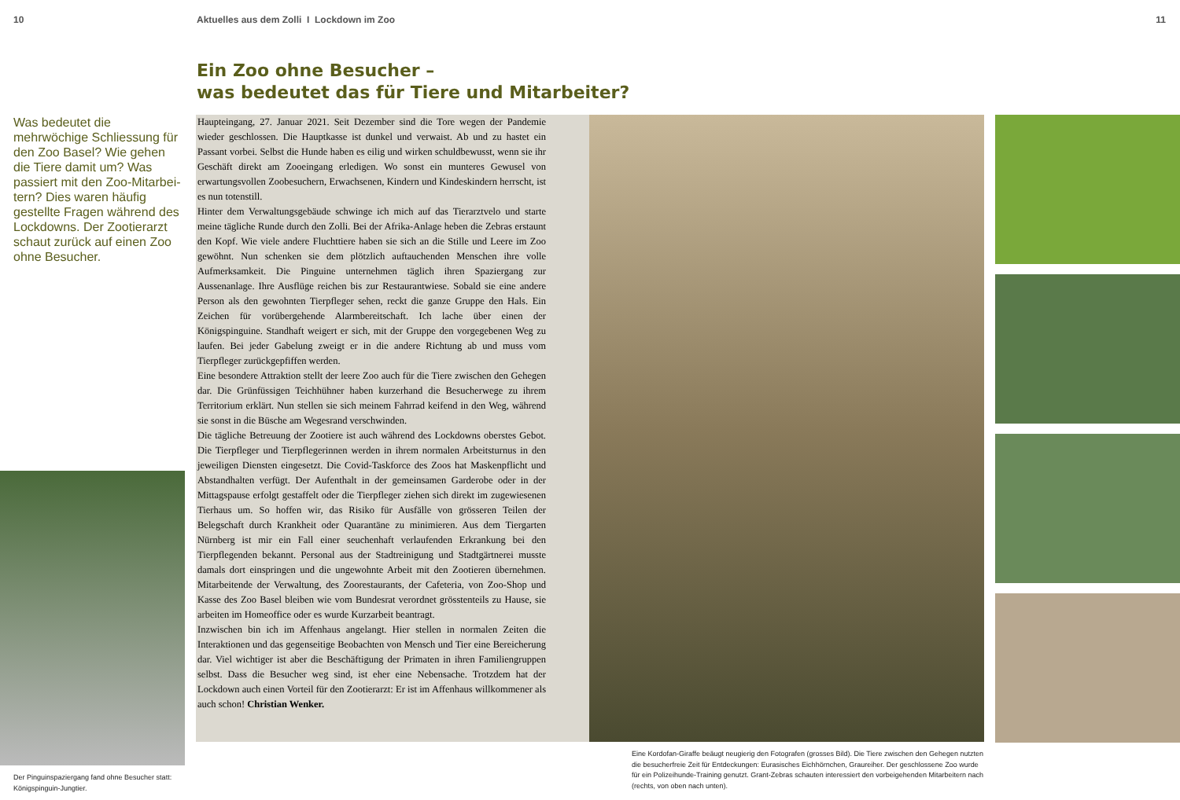10 Aktuelles aus dem Zolli I Lockdown im Zoo 11
Ein Zoo ohne Besucher –
was bedeutet das für Tiere und Mitarbeiter?
Was bedeutet die mehrwöchige Schliessung für den Zoo Basel? Wie gehen die Tiere damit um? Was passiert mit den Zoo-Mitarbei­tern? Dies waren häufig gestellte Fragen während des Lockdowns. Der Zootierarzt schaut zurück auf einen Zoo ohne Besucher.
Der Pinguinspaziergang fand ohne Besucher statt: Königspinguin-Jungtier.
Haupteingang, 27. Januar 2021. Seit Dezember sind die Tore wegen der Pandemie wieder geschlossen. Die Hauptkasse ist dunkel und verwaist. Ab und zu hastet ein Passant vorbei. Selbst die Hunde haben es eilig und wirken schuldbewusst, wenn sie ihr Geschäft direkt am Zooeingang erledigen. Wo sonst ein munteres Gewusel von erwartungsvollen Zoobesuchern, Erwachsenen, Kindern und Kin­deskindern herrscht, ist es nun totenstill.
Hinter dem Verwaltungsgebäude schwinge ich mich auf das Tierarztvelo und starte meine tägliche Runde durch den Zolli. Bei der Afrika-Anlage heben die Zebras erstaunt den Kopf. Wie viele andere Fluchttiere haben sie sich an die Stil­le und Leere im Zoo gewöhnt. Nun schenken sie dem plötzlich auftauchenden Menschen ihre volle Aufmerksamkeit. Die Pinguine unternehmen täglich ihren Spaziergang zur Aussenanlage. Ihre Ausflüge reichen bis zur Restaurantwiese. Sobald sie eine andere Person als den gewohnten Tierpfleger sehen, reckt die ganze Gruppe den Hals. Ein Zeichen für vorübergehende Alarmbereitschaft. Ich lache über einen der Königspinguine. Standhaft weigert er sich, mit der Grup­pe den vorgegebenen Weg zu laufen. Bei jeder Gabelung zweigt er in die andere Richtung ab und muss vom Tierpfleger zurückgepfiffen werden.
Eine besondere Attraktion stellt der leere Zoo auch für die Tiere zwischen den Gehegen dar. Die Grünfüssigen Teichhühner haben kurzerhand die Besucherwe­ge zu ihrem Territorium erklärt. Nun stellen sie sich meinem Fahrrad keifend in den Weg, während sie sonst in die Büsche am Wegesrand verschwinden.
Die tägliche Betreuung der Zootiere ist auch während des Lockdowns oberstes Gebot. Die Tierpfleger und Tierpflegerinnen werden in ihrem normalen Arbeits­turnus in den jeweiligen Diensten eingesetzt. Die Covid-Taskforce des Zoos hat Maskenpflicht und Abstandhalten verfügt. Der Aufenthalt in der gemeinsamen Garderobe oder in der Mittagspause erfolgt gestaffelt oder die Tierpfleger ziehen sich direkt im zugewiesenen Tierhaus um. So hoffen wir, das Risiko für Ausfälle von grösseren Teilen der Belegschaft durch Krankheit oder Quarantäne zu mini­mieren. Aus dem Tiergarten Nürnberg ist mir ein Fall einer seuchenhaft verlau­fenden Erkrankung bei den Tierpflegenden bekannt. Personal aus der Stadtreini­gung und Stadtgärtnerei musste damals dort einspringen und die ungewohnte Arbeit mit den Zootieren übernehmen. Mitarbeitende der Verwaltung, des Zoo­restaurants, der Cafeteria, von Zoo-Shop und Kasse des Zoo Basel bleiben wie vom Bundesrat verordnet grösstenteils zu Hause, sie arbeiten im Homeoffice oder es wurde Kurzarbeit beantragt.
Inzwischen bin ich im Affenhaus angelangt. Hier stellen in normalen Zeiten die Interaktionen und das gegenseitige Beobachten von Mensch und Tier eine Be­reicherung dar. Viel wichtiger ist aber die Beschäftigung der Primaten in ihren Familiengruppen selbst. Dass die Besucher weg sind, ist eher eine Nebensache. Trotzdem hat der Lockdown auch einen Vorteil für den Zootierarzt: Er ist im Affenhaus willkommener als auch schon! Christian Wenker.
Eine Kordofan-Giraffe beäugt neugierig den Fotografen (grosses Bild). Die Tiere zwischen den Gehegen nutzten die besucherfreie Zeit für Entdeckungen: Eurasisches Eichhörnchen, Graureiher. Der geschlossene Zoo wurde für ein Polizeihunde-Training genutzt. Grant-Zebras schauten interessiert den vorbeigehenden Mitarbeitern nach (rechts, von oben nach unten).